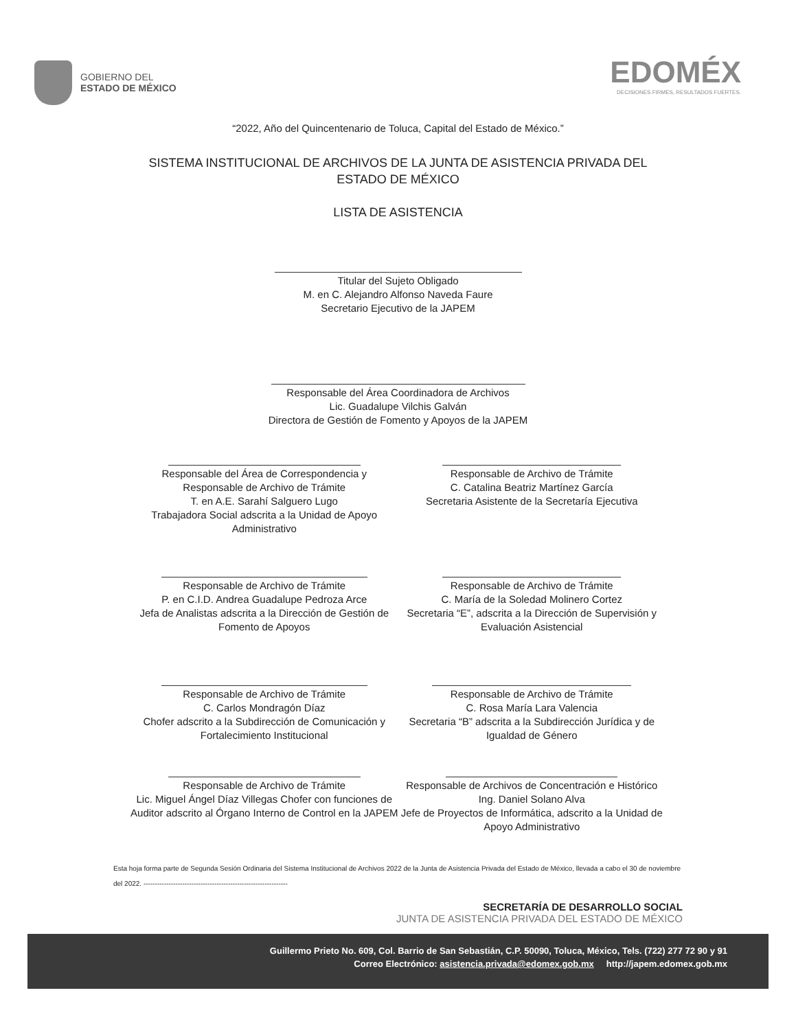GOBIERNO DEL
ESTADO DE MÉXICO
EDOMÉX
DECISIONES FIRMES, RESULTADOS FUERTES.
“2022, Año del Quincentenario de Toluca, Capital del Estado de México.”
SISTEMA INSTITUCIONAL DE ARCHIVOS DE LA JUNTA DE ASISTENCIA PRIVADA DEL
ESTADO DE MÉXICO
LISTA DE ASISTENCIA
Titular del Sujeto Obligado
M. en C. Alejandro Alfonso Naveda Faure
Secretario Ejecutivo de la JAPEM
Responsable del Área Coordinadora de Archivos
Lic. Guadalupe Vilchis Galván
Directora de Gestión de Fomento y Apoyos de la JAPEM
Responsable del Área de Correspondencia y Responsable de Archivo de Trámite
T. en A.E. Sarahí Salguero Lugo
Trabajadora Social adscrita a la Unidad de Apoyo Administrativo
Responsable de Archivo de Trámite
C. Catalina Beatriz Martínez García
Secretaria Asistente de la Secretaría Ejecutiva
Responsable de Archivo de Trámite
P. en C.I.D. Andrea Guadalupe Pedroza Arce
Jefa de Analistas adscrita a la Dirección de Gestión de Fomento de Apoyos
Responsable de Archivo de Trámite
C. María de la Soledad Molinero Cortez
Secretaria “E”, adscrita a la Dirección de Supervisión y Evaluación Asistencial
Responsable de Archivo de Trámite
C. Carlos Mondragón Díaz
Chofer adscrito a la Subdirección de Comunicación y Fortalecimiento Institucional
Responsable de Archivo de Trámite
C. Rosa María Lara Valencia
Secretaria “B” adscrita a la Subdirección Jurídica y de Igualdad de Género
Responsable de Archivo de Trámite
Lic. Miguel Ángel Díaz Villegas Chofer con funciones de Auditor adscrito al Órgano Interno de Control en la JAPEM
Responsable de Archivos de Concentración e Histórico
Ing. Daniel Solano Alva
Jefe de Proyectos de Informática, adscrito a la Unidad de Apoyo Administrativo
Esta hoja forma parte de Segunda Sesión Ordinaria del Sistema Institucional de Archivos 2022 de la Junta de Asistencia Privada del Estado de México, llevada a cabo el 30 de noviembre del 2022. ---------------------------------------------------------------
SECRETARÍA DE DESARROLLO SOCIAL
JUNTA DE ASISTENCIA PRIVADA DEL ESTADO DE MÉXICO
Guillermo Prieto No. 609, Col. Barrio de San Sebastián, C.P. 50090, Toluca, México, Tels. (722) 277 72 90 y 91
Correo Electrónico: asistencia.privada@edomex.gob.mx http://japem.edomex.gob.mx